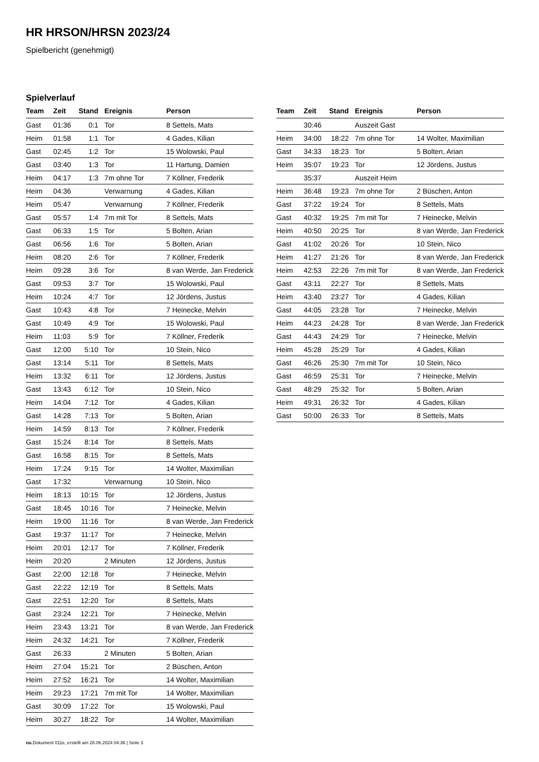HR HRSON/HRSN 2023/24
Spielbericht (genehmigt)
Spielverlauf
| Team | Zeit | Stand | Ereignis | Person |
| --- | --- | --- | --- | --- |
| Gast | 01:36 | 0:1 | Tor | 8 Settels, Mats |
| Heim | 01:58 | 1:1 | Tor | 4 Gades, Kilian |
| Gast | 02:45 | 1:2 | Tor | 15 Wolowski, Paul |
| Gast | 03:40 | 1:3 | Tor | 11 Hartung, Damien |
| Heim | 04:17 | 1:3 | 7m ohne Tor | 7 Köllner, Frederik |
| Heim | 04:36 | | Verwarnung | 4 Gades, Kilian |
| Heim | 05:47 | | Verwarnung | 7 Köllner, Frederik |
| Gast | 05:57 | 1:4 | 7m mit Tor | 8 Settels, Mats |
| Gast | 06:33 | 1:5 | Tor | 5 Bolten, Arian |
| Gast | 06:56 | 1:6 | Tor | 5 Bolten, Arian |
| Heim | 08:20 | 2:6 | Tor | 7 Köllner, Frederik |
| Heim | 09:28 | 3:6 | Tor | 8 van Werde, Jan Frederick |
| Gast | 09:53 | 3:7 | Tor | 15 Wolowski, Paul |
| Heim | 10:24 | 4:7 | Tor | 12 Jördens, Justus |
| Gast | 10:43 | 4:8 | Tor | 7 Heinecke, Melvin |
| Gast | 10:49 | 4:9 | Tor | 15 Wolowski, Paul |
| Heim | 11:03 | 5:9 | Tor | 7 Köllner, Frederik |
| Gast | 12:00 | 5:10 | Tor | 10 Stein, Nico |
| Gast | 13:14 | 5:11 | Tor | 8 Settels, Mats |
| Heim | 13:32 | 6:11 | Tor | 12 Jördens, Justus |
| Gast | 13:43 | 6:12 | Tor | 10 Stein, Nico |
| Heim | 14:04 | 7:12 | Tor | 4 Gades, Kilian |
| Gast | 14:28 | 7:13 | Tor | 5 Bolten, Arian |
| Heim | 14:59 | 8:13 | Tor | 7 Köllner, Frederik |
| Gast | 15:24 | 8:14 | Tor | 8 Settels, Mats |
| Gast | 16:58 | 8:15 | Tor | 8 Settels, Mats |
| Heim | 17:24 | 9:15 | Tor | 14 Wolter, Maximilian |
| Gast | 17:32 | | Verwarnung | 10 Stein, Nico |
| Heim | 18:13 | 10:15 | Tor | 12 Jördens, Justus |
| Gast | 18:45 | 10:16 | Tor | 7 Heinecke, Melvin |
| Heim | 19:00 | 11:16 | Tor | 8 van Werde, Jan Frederick |
| Gast | 19:37 | 11:17 | Tor | 7 Heinecke, Melvin |
| Heim | 20:01 | 12:17 | Tor | 7 Köllner, Frederik |
| Heim | 20:20 | | 2 Minuten | 12 Jördens, Justus |
| Gast | 22:00 | 12:18 | Tor | 7 Heinecke, Melvin |
| Gast | 22:22 | 12:19 | Tor | 8 Settels, Mats |
| Gast | 22:51 | 12:20 | Tor | 8 Settels, Mats |
| Gast | 23:24 | 12:21 | Tor | 7 Heinecke, Melvin |
| Heim | 23:43 | 13:21 | Tor | 8 van Werde, Jan Frederick |
| Heim | 24:32 | 14:21 | Tor | 7 Köllner, Frederik |
| Gast | 26:33 | | 2 Minuten | 5 Bolten, Arian |
| Heim | 27:04 | 15:21 | Tor | 2 Büschen, Anton |
| Heim | 27:52 | 16:21 | Tor | 14 Wolter, Maximilian |
| Heim | 29:23 | 17:21 | 7m mit Tor | 14 Wolter, Maximilian |
| Gast | 30:09 | 17:22 | Tor | 15 Wolowski, Paul |
| Heim | 30:27 | 18:22 | Tor | 14 Wolter, Maximilian |
| Team | Zeit | Stand | Ereignis | Person |
| --- | --- | --- | --- | --- |
| | 30:46 | | Auszeit Gast | |
| Heim | 34:00 | 18:22 | 7m ohne Tor | 14 Wolter, Maximilian |
| Gast | 34:33 | 18:23 | Tor | 5 Bolten, Arian |
| Heim | 35:07 | 19:23 | Tor | 12 Jördens, Justus |
| | 35:37 | | Auszeit Heim | |
| Heim | 36:48 | 19:23 | 7m ohne Tor | 2 Büschen, Anton |
| Gast | 37:22 | 19:24 | Tor | 8 Settels, Mats |
| Gast | 40:32 | 19:25 | 7m mit Tor | 7 Heinecke, Melvin |
| Heim | 40:50 | 20:25 | Tor | 8 van Werde, Jan Frederick |
| Gast | 41:02 | 20:26 | Tor | 10 Stein, Nico |
| Heim | 41:27 | 21:26 | Tor | 8 van Werde, Jan Frederick |
| Heim | 42:53 | 22:26 | 7m mit Tor | 8 van Werde, Jan Frederick |
| Gast | 43:11 | 22:27 | Tor | 8 Settels, Mats |
| Heim | 43:40 | 23:27 | Tor | 4 Gades, Kilian |
| Gast | 44:05 | 23:28 | Tor | 7 Heinecke, Melvin |
| Heim | 44:23 | 24:28 | Tor | 8 van Werde, Jan Frederick |
| Gast | 44:43 | 24:29 | Tor | 7 Heinecke, Melvin |
| Heim | 45:28 | 25:29 | Tor | 4 Gades, Kilian |
| Gast | 46:26 | 25:30 | 7m mit Tor | 10 Stein, Nico |
| Gast | 46:59 | 25:31 | Tor | 7 Heinecke, Melvin |
| Gast | 48:29 | 25:32 | Tor | 5 Bolten, Arian |
| Heim | 49:31 | 26:32 | Tor | 4 Gades, Kilian |
| Gast | 50:00 | 26:33 | Tor | 8 Settels, Mats |
nu.Dokument 011e, erstellt am 28.06.2024 04:36 | Seite 3